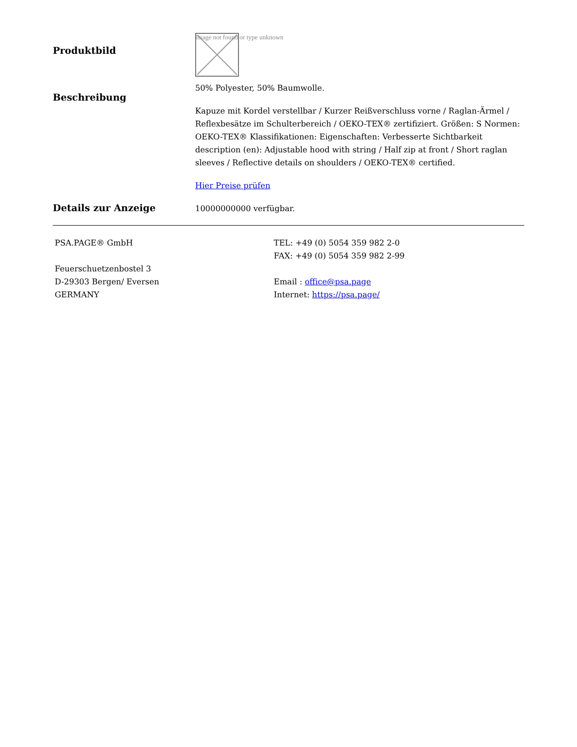Produktbild
Image not found or type unknown
Beschreibung
50% Polyester, 50% Baumwolle.
Kapuze mit Kordel verstellbar / Kurzer Reißverschluss vorne / Raglan-Ärmel / Reflexbesätze im Schulterbereich / OEKO-TEX® zertifiziert. Größen: S Normen: OEKO-TEX® Klassifikationen: Eigenschaften: Verbesserte Sichtbarkeit description (en): Adjustable hood with string / Half zip at front / Short raglan sleeves / Reflective details on shoulders / OEKO-TEX® certified.
Hier Preise prüfen
Details zur Anzeige
10000000000 verfügbar.
PSA.PAGE® GmbH
Feuerschuetzenbostel 3
D-29303 Bergen/ Eversen
GERMANY
TEL: +49 (0) 5054 359 982 2-0
FAX: +49 (0) 5054 359 982 2-99
Email : office@psa.page
Internet: https://psa.page/